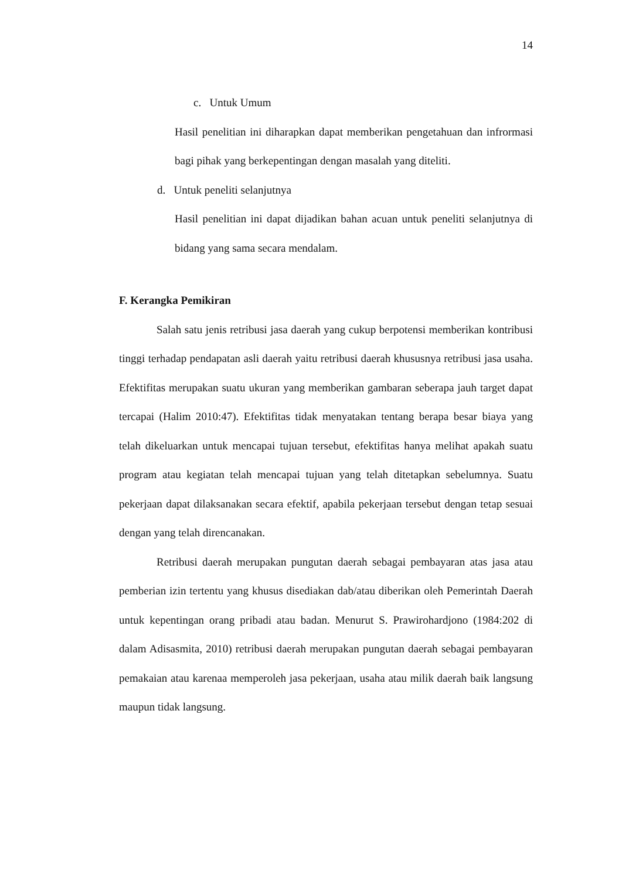14
c. Untuk Umum
Hasil penelitian ini diharapkan dapat memberikan pengetahuan dan infrormasi bagi pihak yang berkepentingan dengan masalah yang diteliti.
d. Untuk peneliti selanjutnya
Hasil penelitian ini dapat dijadikan bahan acuan untuk peneliti selanjutnya di bidang yang sama secara mendalam.
F. Kerangka Pemikiran
Salah satu jenis retribusi jasa daerah yang cukup berpotensi memberikan kontribusi tinggi terhadap pendapatan asli daerah yaitu retribusi daerah khususnya retribusi jasa usaha. Efektifitas merupakan suatu ukuran yang memberikan gambaran seberapa jauh target dapat tercapai (Halim 2010:47). Efektifitas tidak menyatakan tentang berapa besar biaya yang telah dikeluarkan untuk mencapai tujuan tersebut, efektifitas hanya melihat apakah suatu program atau kegiatan telah mencapai tujuan yang telah ditetapkan sebelumnya. Suatu pekerjaan dapat dilaksanakan secara efektif, apabila pekerjaan tersebut dengan tetap sesuai dengan yang telah direncanakan.
Retribusi daerah merupakan pungutan daerah sebagai pembayaran atas jasa atau pemberian izin tertentu yang khusus disediakan dab/atau diberikan oleh Pemerintah Daerah untuk kepentingan orang pribadi atau badan. Menurut S. Prawirohardjono (1984:202 di dalam Adisasmita, 2010) retribusi daerah merupakan pungutan daerah sebagai pembayaran pemakaian atau karenaa memperoleh jasa pekerjaan, usaha atau milik daerah baik langsung maupun tidak langsung.